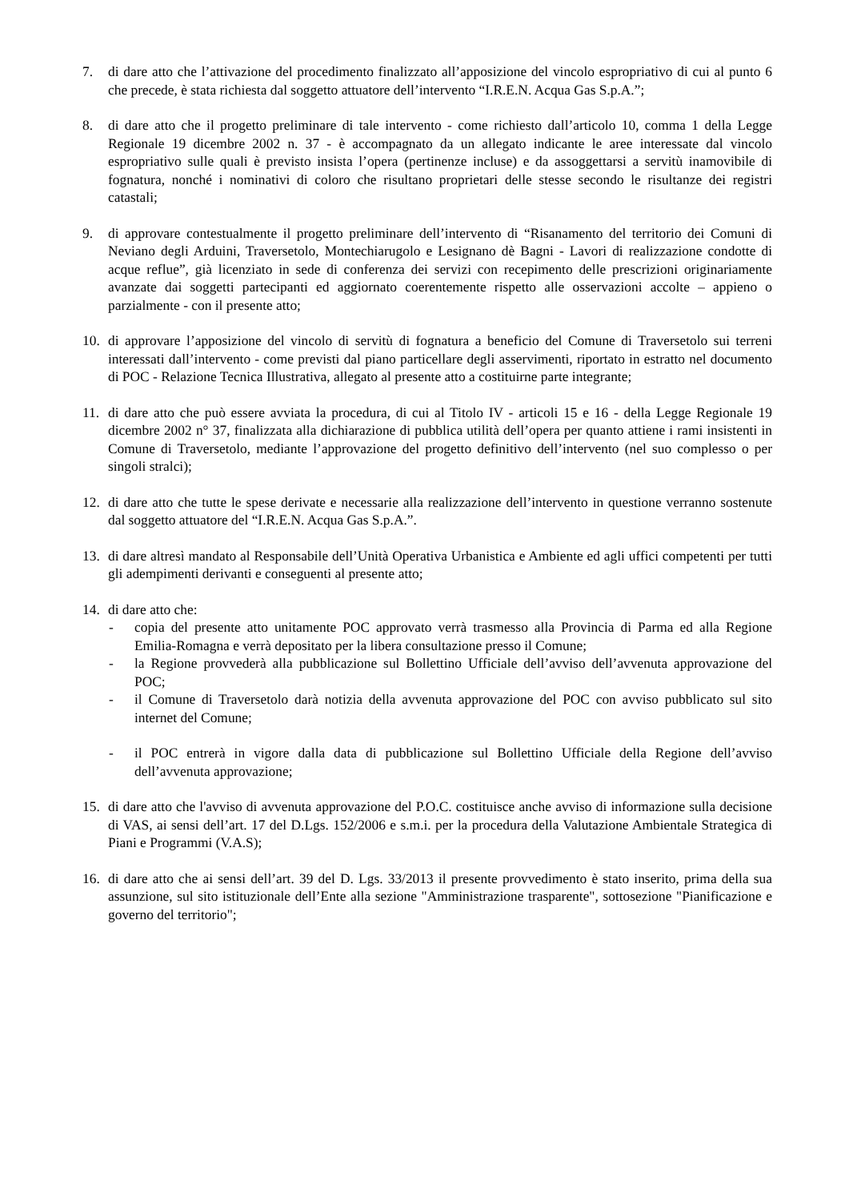7. di dare atto che l’attivazione del procedimento finalizzato all’apposizione del vincolo espropriativo di cui al punto 6 che precede, è stata richiesta dal soggetto attuatore dell’intervento “I.R.E.N. Acqua Gas S.p.A.”;
8. di dare atto che il progetto preliminare di tale intervento - come richiesto dall’articolo 10, comma 1 della Legge Regionale 19 dicembre 2002 n. 37 - è accompagnato da un allegato indicante le aree interessate dal vincolo espropriativo sulle quali è previsto insista l’opera (pertinenze incluse) e da assoggettarsi a servitù inamovibile di fognatura, nonché i nominativi di coloro che risultano proprietari delle stesse secondo le risultanze dei registri catastali;
9. di approvare contestualmente il progetto preliminare dell’intervento di “Risanamento del territorio dei Comuni di Neviano degli Arduini, Traversetolo, Montechiarugolo e Lesignano dè Bagni - Lavori di realizzazione condotte di acque reflue”, già licenziato in sede di conferenza dei servizi con recepimento delle prescrizioni originariamente avanzate dai soggetti partecipanti ed aggiornato coerentemente rispetto alle osservazioni accolte – appieno o parzialmente - con il presente atto;
10. di approvare l’apposizione del vincolo di servitù di fognatura a beneficio del Comune di Traversetolo sui terreni interessati dall’intervento - come previsti dal piano particellare degli asservimenti, riportato in estratto nel documento di POC - Relazione Tecnica Illustrativa, allegato al presente atto a costituirne parte integrante;
11. di dare atto che può essere avviata la procedura, di cui al Titolo IV - articoli 15 e 16 - della Legge Regionale 19 dicembre 2002 n° 37, finalizzata alla dichiarazione di pubblica utilità dell’opera per quanto attiene i rami insistenti in Comune di Traversetolo, mediante l’approvazione del progetto definitivo dell’intervento (nel suo complesso o per singoli stralci);
12. di dare atto che tutte le spese derivate e necessarie alla realizzazione dell’intervento in questione verranno sostenute dal soggetto attuatore del “I.R.E.N. Acqua Gas S.p.A.”.
13. di dare altresì mandato al Responsabile dell’Unità Operativa Urbanistica e Ambiente ed agli uffici competenti per tutti gli adempimenti derivanti e conseguenti al presente atto;
14. di dare atto che:
- copia del presente atto unitamente POC approvato verrà trasmesso alla Provincia di Parma ed alla Regione Emilia-Romagna e verrà depositato per la libera consultazione presso il Comune;
- la Regione provvederà alla pubblicazione sul Bollettino Ufficiale dell’avviso dell’avvenuta approvazione del POC;
- il Comune di Traversetolo darà notizia della avvenuta approvazione del POC con avviso pubblicato sul sito internet del Comune;
- il POC entrerà in vigore dalla data di pubblicazione sul Bollettino Ufficiale della Regione dell’avviso dell’avvenuta approvazione;
15. di dare atto che l'avviso di avvenuta approvazione del P.O.C. costituisce anche avviso di informazione sulla decisione di VAS, ai sensi dell’art. 17 del D.Lgs. 152/2006 e s.m.i. per la procedura della Valutazione Ambientale Strategica di Piani e Programmi (V.A.S);
16. di dare atto che ai sensi dell’art. 39 del D. Lgs. 33/2013 il presente provvedimento è stato inserito, prima della sua assunzione, sul sito istituzionale dell’Ente alla sezione "Amministrazione trasparente", sottosezione "Pianificazione e governo del territorio";